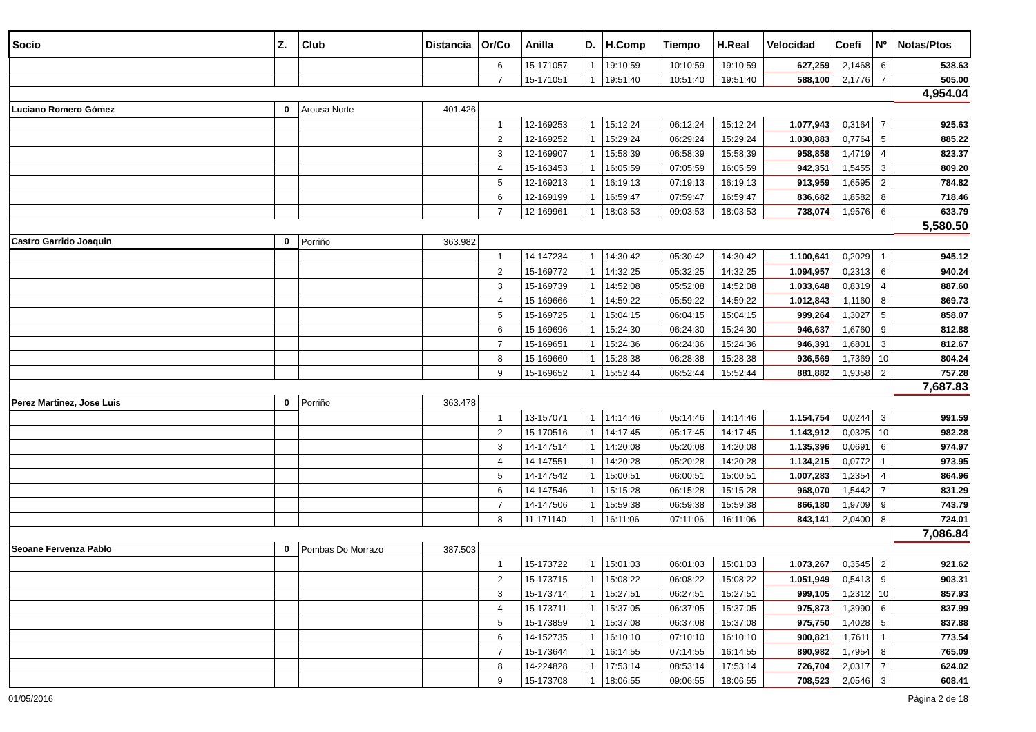| Socio | Z. | Club | Distancia | Or/Co | Anilla | D. | H.Comp | Tiempo | H.Real | Velocidad | Coefi | Nº | Notas/Ptos |
| --- | --- | --- | --- | --- | --- | --- | --- | --- | --- | --- | --- | --- | --- |
| | | | | 6 | 15-171057 | 1 | 19:10:59 | 10:10:59 | 19:10:59 | 627,259 | 2,1468 | 6 | 538.63 |
| | | | | 7 | 15-171051 | 1 | 19:51:40 | 10:51:40 | 19:51:40 | 588,100 | 2,1776 | 7 | 505.00 |
| | | | | | | | | | | | | | 4,954.04 |
| Luciano Romero Gómez | 0 | Arousa Norte | 401.426 | | | | | | | | | | |
| | | | | 1 | 12-169253 | 1 | 15:12:24 | 06:12:24 | 15:12:24 | 1.077,943 | 0,3164 | 7 | 925.63 |
| | | | | 2 | 12-169252 | 1 | 15:29:24 | 06:29:24 | 15:29:24 | 1.030,883 | 0,7764 | 5 | 885.22 |
| | | | | 3 | 12-169907 | 1 | 15:58:39 | 06:58:39 | 15:58:39 | 958,858 | 1,4719 | 4 | 823.37 |
| | | | | 4 | 15-163453 | 1 | 16:05:59 | 07:05:59 | 16:05:59 | 942,351 | 1,5455 | 3 | 809.20 |
| | | | | 5 | 12-169213 | 1 | 16:19:13 | 07:19:13 | 16:19:13 | 913,959 | 1,6595 | 2 | 784.82 |
| | | | | 6 | 12-169199 | 1 | 16:59:47 | 07:59:47 | 16:59:47 | 836,682 | 1,8582 | 8 | 718.46 |
| | | | | 7 | 12-169961 | 1 | 18:03:53 | 09:03:53 | 18:03:53 | 738,074 | 1,9576 | 6 | 633.79 |
| | | | | | | | | | | | | | 5,580.50 |
| Castro Garrido Joaquin | 0 | Porriño | 363.982 | | | | | | | | | | |
| | | | | 1 | 14-147234 | 1 | 14:30:42 | 05:30:42 | 14:30:42 | 1.100,641 | 0,2029 | 1 | 945.12 |
| | | | | 2 | 15-169772 | 1 | 14:32:25 | 05:32:25 | 14:32:25 | 1.094,957 | 0,2313 | 6 | 940.24 |
| | | | | 3 | 15-169739 | 1 | 14:52:08 | 05:52:08 | 14:52:08 | 1.033,648 | 0,8319 | 4 | 887.60 |
| | | | | 4 | 15-169666 | 1 | 14:59:22 | 05:59:22 | 14:59:22 | 1.012,843 | 1,1160 | 8 | 869.73 |
| | | | | 5 | 15-169725 | 1 | 15:04:15 | 06:04:15 | 15:04:15 | 999,264 | 1,3027 | 5 | 858.07 |
| | | | | 6 | 15-169696 | 1 | 15:24:30 | 06:24:30 | 15:24:30 | 946,637 | 1,6760 | 9 | 812.88 |
| | | | | 7 | 15-169651 | 1 | 15:24:36 | 06:24:36 | 15:24:36 | 946,391 | 1,6801 | 3 | 812.67 |
| | | | | 8 | 15-169660 | 1 | 15:28:38 | 06:28:38 | 15:28:38 | 936,569 | 1,7369 | 10 | 804.24 |
| | | | | 9 | 15-169652 | 1 | 15:52:44 | 06:52:44 | 15:52:44 | 881,882 | 1,9358 | 2 | 757.28 |
| | | | | | | | | | | | | | 7,687.83 |
| Perez Martinez, Jose Luis | 0 | Porriño | 363.478 | | | | | | | | | | |
| | | | | 1 | 13-157071 | 1 | 14:14:46 | 05:14:46 | 14:14:46 | 1.154,754 | 0,0244 | 3 | 991.59 |
| | | | | 2 | 15-170516 | 1 | 14:17:45 | 05:17:45 | 14:17:45 | 1.143,912 | 0,0325 | 10 | 982.28 |
| | | | | 3 | 14-147514 | 1 | 14:20:08 | 05:20:08 | 14:20:08 | 1.135,396 | 0,0691 | 6 | 974.97 |
| | | | | 4 | 14-147551 | 1 | 14:20:28 | 05:20:28 | 14:20:28 | 1.134,215 | 0,0772 | 1 | 973.95 |
| | | | | 5 | 14-147542 | 1 | 15:00:51 | 06:00:51 | 15:00:51 | 1.007,283 | 1,2354 | 4 | 864.96 |
| | | | | 6 | 14-147546 | 1 | 15:15:28 | 06:15:28 | 15:15:28 | 968,070 | 1,5442 | 7 | 831.29 |
| | | | | 7 | 14-147506 | 1 | 15:59:38 | 06:59:38 | 15:59:38 | 866,180 | 1,9709 | 9 | 743.79 |
| | | | | 8 | 11-171140 | 1 | 16:11:06 | 07:11:06 | 16:11:06 | 843,141 | 2,0400 | 8 | 724.01 |
| | | | | | | | | | | | | | 7,086.84 |
| Seoane Fervenza Pablo | 0 | Pombas Do Morrazo | 387.503 | | | | | | | | | | |
| | | | | 1 | 15-173722 | 1 | 15:01:03 | 06:01:03 | 15:01:03 | 1.073,267 | 0,3545 | 2 | 921.62 |
| | | | | 2 | 15-173715 | 1 | 15:08:22 | 06:08:22 | 15:08:22 | 1.051,949 | 0,5413 | 9 | 903.31 |
| | | | | 3 | 15-173714 | 1 | 15:27:51 | 06:27:51 | 15:27:51 | 999,105 | 1,2312 | 10 | 857.93 |
| | | | | 4 | 15-173711 | 1 | 15:37:05 | 06:37:05 | 15:37:05 | 975,873 | 1,3990 | 6 | 837.99 |
| | | | | 5 | 15-173859 | 1 | 15:37:08 | 06:37:08 | 15:37:08 | 975,750 | 1,4028 | 5 | 837.88 |
| | | | | 6 | 14-152735 | 1 | 16:10:10 | 07:10:10 | 16:10:10 | 900,821 | 1,7611 | 1 | 773.54 |
| | | | | 7 | 15-173644 | 1 | 16:14:55 | 07:14:55 | 16:14:55 | 890,982 | 1,7954 | 8 | 765.09 |
| | | | | 8 | 14-224828 | 1 | 17:53:14 | 08:53:14 | 17:53:14 | 726,704 | 2,0317 | 7 | 624.02 |
| | | | | 9 | 15-173708 | 1 | 18:06:55 | 09:06:55 | 18:06:55 | 708,523 | 2,0546 | 3 | 608.41 |
01/05/2016 Página 2 de 18